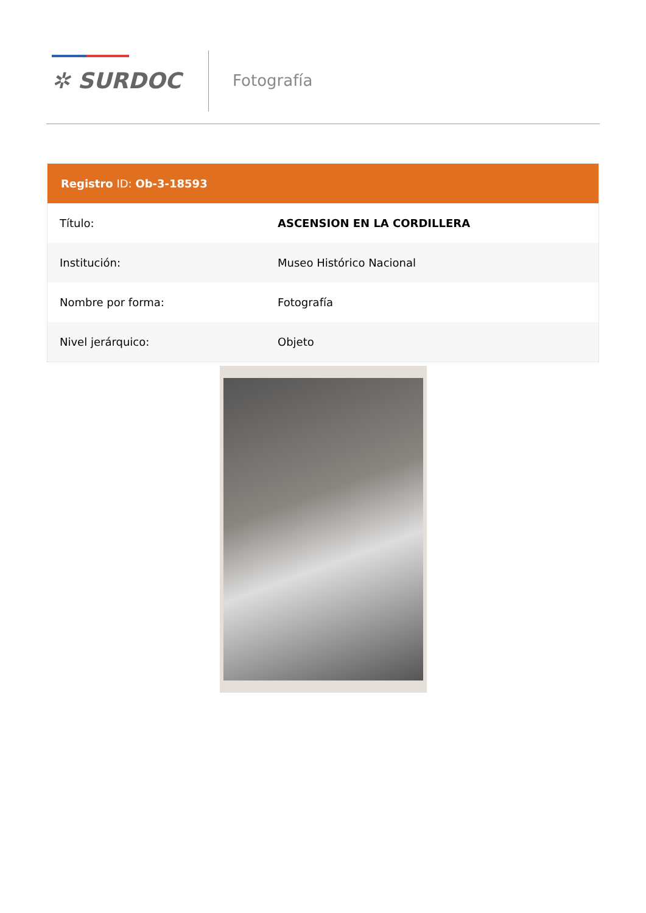✲ SURDOC Fotografía
Registro ID: Ob-3-18593
| Título: | ASCENSION EN LA CORDILLERA |
| Institución: | Museo Histórico Nacional |
| Nombre por forma: | Fotografía |
| Nivel jerárquico: | Objeto |